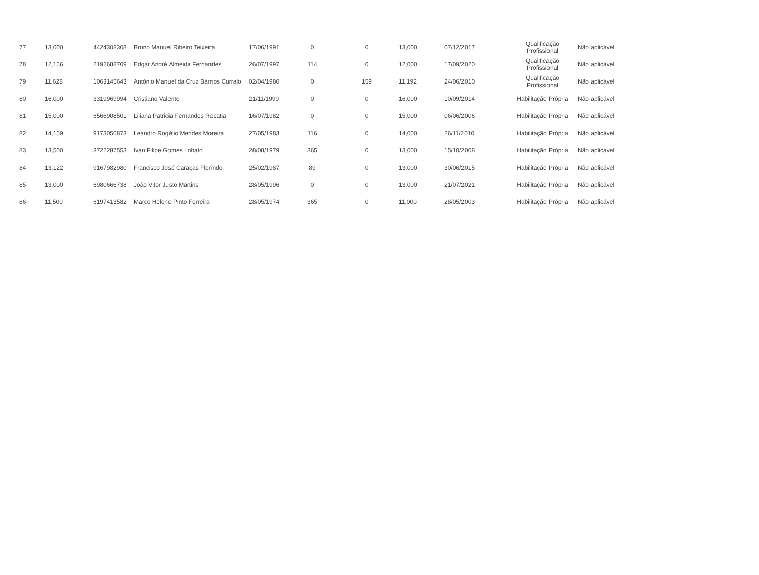| 77 | 13,000 | 4424308308 | Bruno Manuel Ribeiro Teixeira | 17/06/1991 | 0 | 0 | 13,000 | 07/12/2017 | Qualificação Profissional | Não aplicável |
| 78 | 12,156 | 2192688709 | Edgar André Almeida Fernandes | 26/07/1997 | 114 | 0 | 12,000 | 17/09/2020 | Qualificação Profissional | Não aplicável |
| 79 | 11,628 | 1063145643 | António Manuel da Cruz Bárrios Curralo | 02/04/1980 | 0 | 159 | 11,192 | 24/06/2010 | Qualificação Profissional | Não aplicável |
| 80 | 16,000 | 3319969994 | Cristiano Valente | 21/11/1990 | 0 | 0 | 16,000 | 10/09/2014 | Habilitação Própria | Não aplicável |
| 81 | 15,000 | 6566908501 | Liliana Patricia Fernandes Recatia | 16/07/1982 | 0 | 0 | 15,000 | 06/06/2006 | Habilitação Própria | Não aplicável |
| 82 | 14,159 | 9173050873 | Leandro Rogélio Mendes Moreira | 27/05/1983 | 116 | 0 | 14,000 | 26/11/2010 | Habilitação Própria | Não aplicável |
| 83 | 13,500 | 3722287553 | Ivan Filipe Gomes Lobato | 28/08/1979 | 365 | 0 | 13,000 | 15/10/2008 | Habilitação Própria | Não aplicável |
| 84 | 13,122 | 9167982980 | Francisco José Caraças Florindo | 25/02/1987 | 89 | 0 | 13,000 | 30/06/2015 | Habilitação Própria | Não aplicável |
| 85 | 13,000 | 6980666738 | João Vitor Justo Martins | 28/05/1996 | 0 | 0 | 13,000 | 21/07/2021 | Habilitação Própria | Não aplicável |
| 86 | 11,500 | 6197413582 | Marco Heleno Pinto Ferreira | 28/05/1974 | 365 | 0 | 11,000 | 28/05/2003 | Habilitação Própria | Não aplicável |